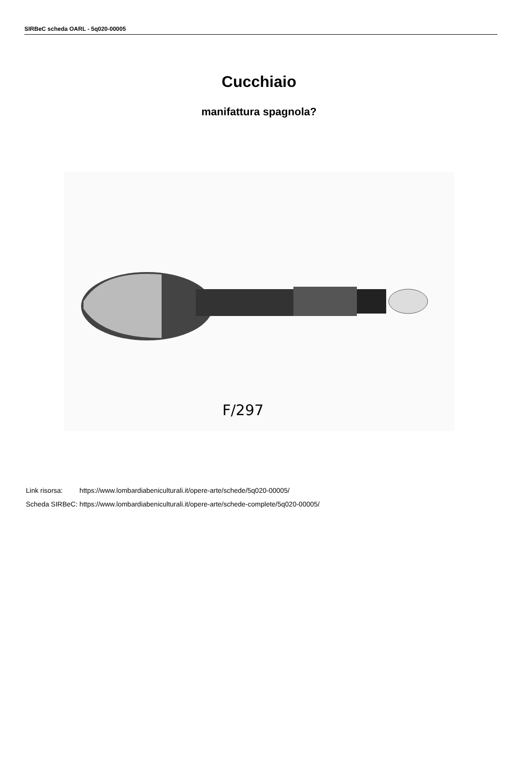SIRBeC scheda OARL - 5q020-00005
Cucchiaio
manifattura spagnola?
F/297
| Link risorsa: | https://www.lombardiabeniculturali.it/opere-arte/schede/5q020-00005/ |
| Scheda SIRBeC: | https://www.lombardiabeniculturali.it/opere-arte/schede-complete/5q020-00005/ |